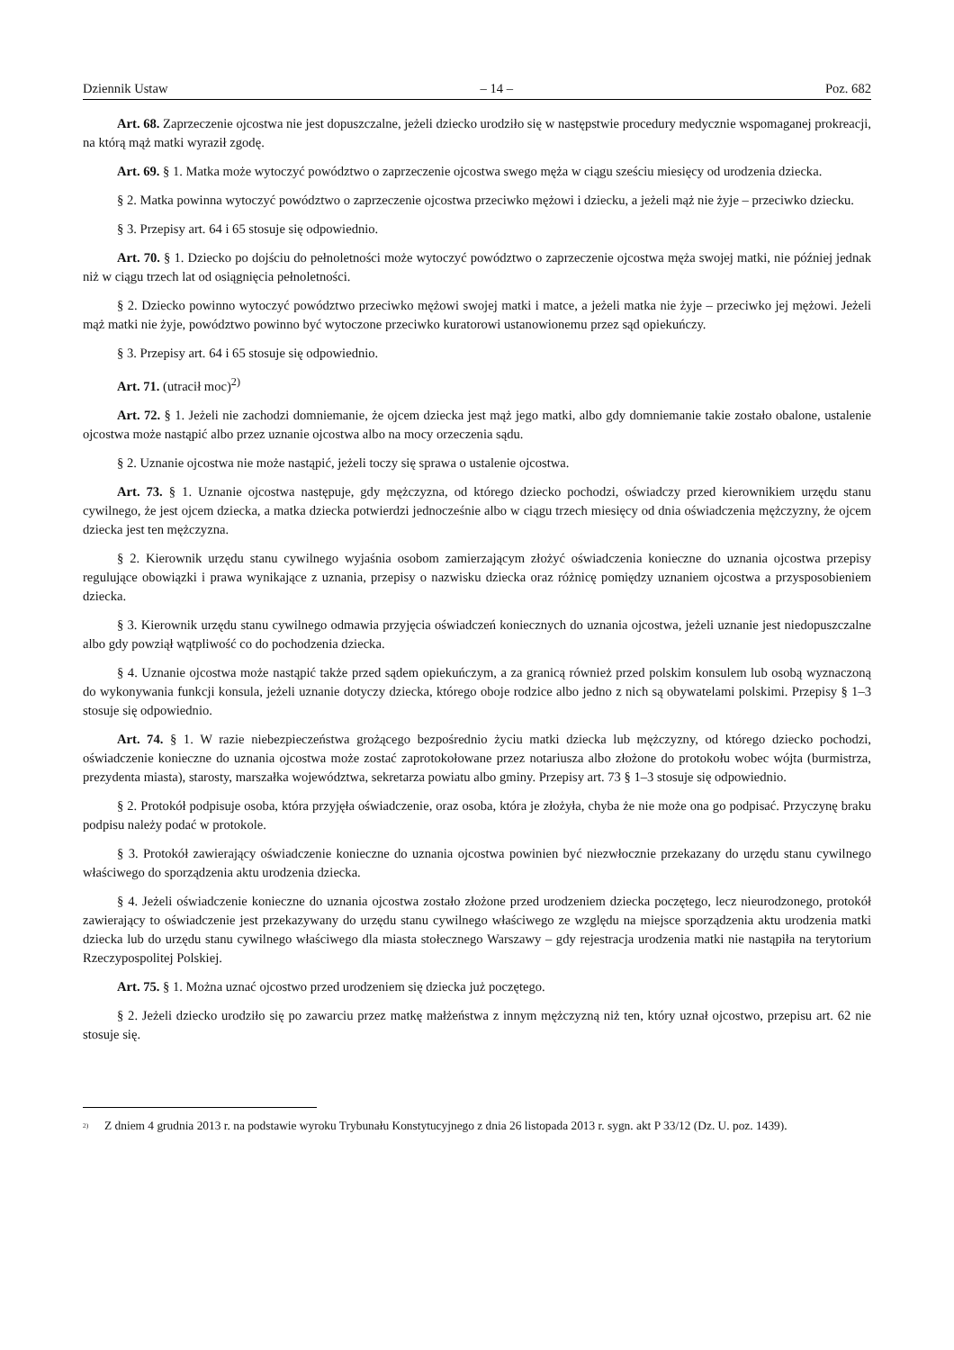Dziennik Ustaw – 14 – Poz. 682
Art. 68. Zaprzeczenie ojcostwa nie jest dopuszczalne, jeżeli dziecko urodziło się w następstwie procedury medycznie wspomaganej prokreacji, na którą mąż matki wyraził zgodę.
Art. 69. § 1. Matka może wytoczyć powództwo o zaprzeczenie ojcostwa swego męża w ciągu sześciu miesięcy od urodzenia dziecka.
§ 2. Matka powinna wytoczyć powództwo o zaprzeczenie ojcostwa przeciwko mężowi i dziecku, a jeżeli mąż nie żyje – przeciwko dziecku.
§ 3. Przepisy art. 64 i 65 stosuje się odpowiednio.
Art. 70. § 1. Dziecko po dojściu do pełnoletności może wytoczyć powództwo o zaprzeczenie ojcostwa męża swojej matki, nie później jednak niż w ciągu trzech lat od osiągnięcia pełnoletności.
§ 2. Dziecko powinno wytoczyć powództwo przeciwko mężowi swojej matki i matce, a jeżeli matka nie żyje – przeciwko jej mężowi. Jeżeli mąż matki nie żyje, powództwo powinno być wytoczone przeciwko kuratorowi ustanowionemu przez sąd opiekuńczy.
§ 3. Przepisy art. 64 i 65 stosuje się odpowiednio.
Art. 71. (utracił moc)<sup>2)</sup>
Art. 72. § 1. Jeżeli nie zachodzi domniemanie, że ojcem dziecka jest mąż jego matki, albo gdy domniemanie takie zostało obalone, ustalenie ojcostwa może nastąpić albo przez uznanie ojcostwa albo na mocy orzeczenia sądu.
§ 2. Uznanie ojcostwa nie może nastąpić, jeżeli toczy się sprawa o ustalenie ojcostwa.
Art. 73. § 1. Uznanie ojcostwa następuje, gdy mężczyzna, od którego dziecko pochodzi, oświadczy przed kierownikiem urzędu stanu cywilnego, że jest ojcem dziecka, a matka dziecka potwierdzi jednocześnie albo w ciągu trzech miesięcy od dnia oświadczenia mężczyzny, że ojcem dziecka jest ten mężczyzna.
§ 2. Kierownik urzędu stanu cywilnego wyjaśnia osobom zamierzającym złożyć oświadczenia konieczne do uznania ojcostwa przepisy regulujące obowiązki i prawa wynikające z uznania, przepisy o nazwisku dziecka oraz różnicę pomiędzy uznaniem ojcostwa a przysposobieniem dziecka.
§ 3. Kierownik urzędu stanu cywilnego odmawia przyjęcia oświadczeń koniecznych do uznania ojcostwa, jeżeli uznanie jest niedopuszczalne albo gdy powziął wątpliwość co do pochodzenia dziecka.
§ 4. Uznanie ojcostwa może nastąpić także przed sądem opiekuńczym, a za granicą również przed polskim konsulem lub osobą wyznaczoną do wykonywania funkcji konsula, jeżeli uznanie dotyczy dziecka, którego oboje rodzice albo jedno z nich są obywatelami polskimi. Przepisy § 1–3 stosuje się odpowiednio.
Art. 74. § 1. W razie niebezpieczeństwa grożącego bezpośrednio życiu matki dziecka lub mężczyzny, od którego dziecko pochodzi, oświadczenie konieczne do uznania ojcostwa może zostać zaprotokołowane przez notariusza albo złożone do protokołu wobec wójta (burmistrza, prezydenta miasta), starosty, marszałka województwa, sekretarza powiatu albo gminy. Przepisy art. 73 § 1–3 stosuje się odpowiednio.
§ 2. Protokół podpisuje osoba, która przyjęła oświadczenie, oraz osoba, która je złożyła, chyba że nie może ona go podpisać. Przyczynę braku podpisu należy podać w protokole.
§ 3. Protokół zawierający oświadczenie konieczne do uznania ojcostwa powinien być niezwłocznie przekazany do urzędu stanu cywilnego właściwego do sporządzenia aktu urodzenia dziecka.
§ 4. Jeżeli oświadczenie konieczne do uznania ojcostwa zostało złożone przed urodzeniem dziecka poczętego, lecz nieurodzonego, protokół zawierający to oświadczenie jest przekazywany do urzędu stanu cywilnego właściwego ze względu na miejsce sporządzenia aktu urodzenia matki dziecka lub do urzędu stanu cywilnego właściwego dla miasta stołecznego Warszawy – gdy rejestracja urodzenia matki nie nastąpiła na terytorium Rzeczypospolitej Polskiej.
Art. 75. § 1. Można uznać ojcostwo przed urodzeniem się dziecka już poczętego.
§ 2. Jeżeli dziecko urodziło się po zawarciu przez matkę małżeństwa z innym mężczyzną niż ten, który uznał ojcostwo, przepisu art. 62 nie stosuje się.
<sup>2)</sup>
Z dniem 4 grudnia 2013 r. na podstawie wyroku Trybunału Konstytucyjnego z dnia 26 listopada 2013 r. sygn. akt P 33/12 (Dz. U. poz. 1439).